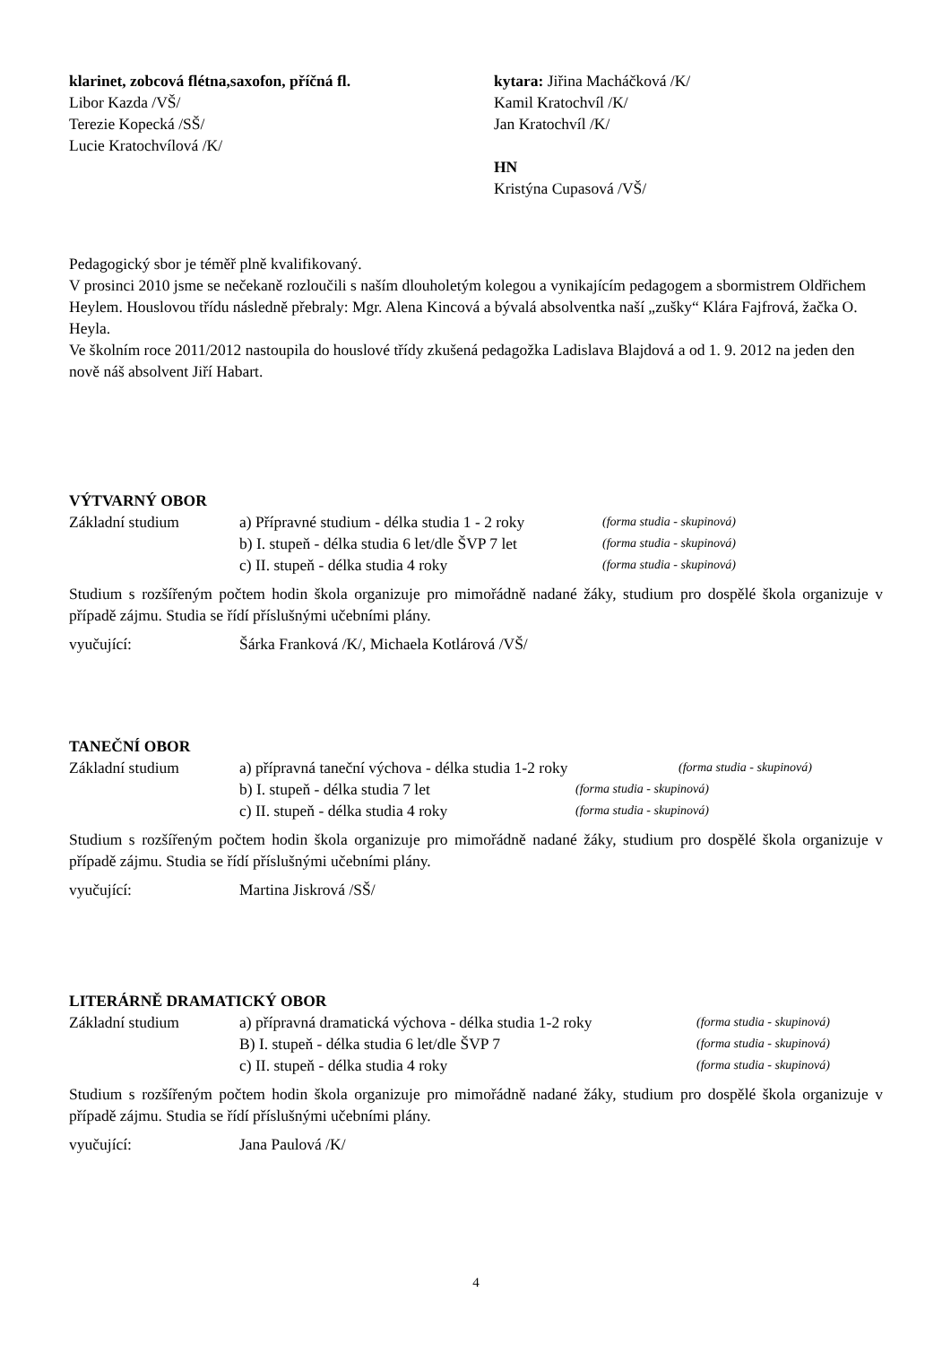klarinet, zobcová flétna,saxofon, příčná fl.
Libor Kazda /VŠ/
Terezie Kopecká /SŠ/
Lucie Kratochvílová /K/
kytara: Jiřina Macháčková /K/
Kamil Kratochvíl /K/
Jan Kratochvíl /K/
HN
Kristýna Cupasová /VŠ/
Pedagogický sbor je téměř plně kvalifikovaný.
V prosinci 2010 jsme se nečekaně rozloučili s naším dlouholetým kolegou a vynikajícím pedagogem a sbormistrem Oldřichem Heylem. Houslovou třídu následně přebraly: Mgr. Alena Kincová a bývalá absolventka naší „zušky“ Klára Fajfrová, žačka O. Heyla.
Ve školním roce 2011/2012 nastoupila do houslové třídy zkušená pedagožka Ladislava Blajdová a od 1. 9. 2012 na jeden den nově náš absolvent Jiří Habart.
VÝTVARNÝ OBOR
Základní studium a) Přípravné studium - délka studia 1 - 2 roky
(forma studia - skupinová)
b) I. stupeň - délka studia 6 let/dle ŠVP 7 let
(forma studia - skupinová)
c) II. stupeň - délka studia 4 roky
(forma studia - skupinová)
Studium s rozšířeným počtem hodin škola organizuje pro mimořádně nadané žáky, studium pro dospělé škola organizuje v případě zájmu. Studia se řídí příslušnými učebními plány.
vyučující: Šárka Franková /K/, Michaela Kotlárová /VŠ/
TANEČNÍ OBOR
Základní studium a) přípravná taneční výchova - délka studia 1-2 roky
(forma studia - skupinová)
b) I. stupeň - délka studia 7 let
(forma studia - skupinová)
c) II. stupeň - délka studia 4 roky
(forma studia - skupinová)
Studium s rozšířeným počtem hodin škola organizuje pro mimořádně nadané žáky, studium pro dospělé škola organizuje v případě zájmu. Studia se řídí příslušnými učebními plány.
vyučující: Martina Jiskrová /SŠ/
LITERÁRNĚ DRAMATICKÝ OBOR
Základní studium a) přípravná dramatická výchova - délka studia 1-2 roky
(forma studia - skupinová)
B) I. stupeň - délka studia 6 let/dle ŠVP 7
(forma studia - skupinová)
c) II. stupeň - délka studia 4 roky
(forma studia - skupinová)
Studium s rozšířeným počtem hodin škola organizuje pro mimořádně nadané žáky, studium pro dospělé škola organizuje v případě zájmu. Studia se řídí příslušnými učebními plány.
vyučující: Jana Paulová /K/
4